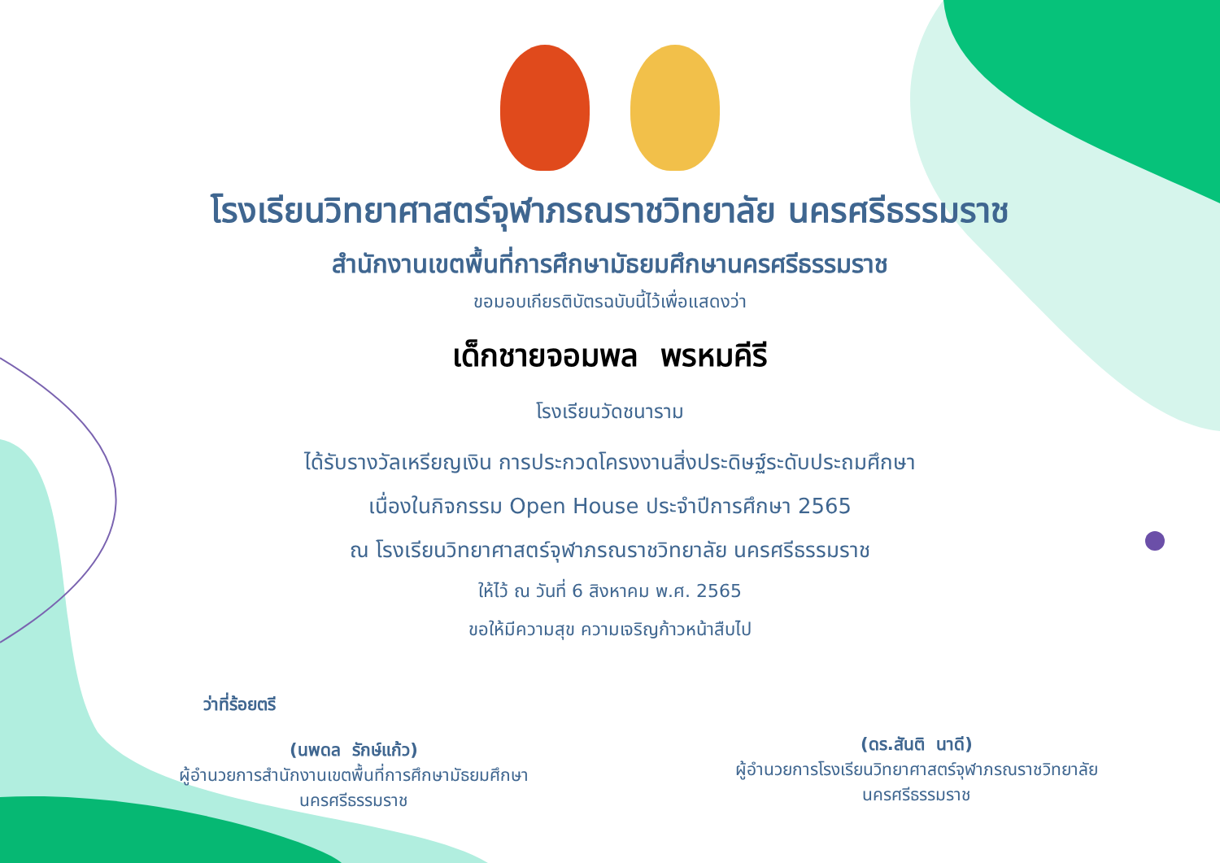โรงเรียนวิทยาศาสตร์จุฬาภรณราชวิทยาลัย นครศรีธรรมราช
สำนักงานเขตพื้นที่การศึกษามัธยมศึกษานครศรีธรรมราช
ขอมอบเกียรติบัตรฉบับนี้ไว้เพื่อแสดงว่า
เด็กชายจอมพล พรหมคีรี
โรงเรียนวัดชนาราม
ได้รับรางวัลเหรียญเงิน การประกวดโครงงานสิ่งประดิษฐ์ระดับประถมศึกษา
เนื่องในกิจกรรม Open House ประจำปีการศึกษา 2565
ณ โรงเรียนวิทยาศาสตร์จุฬาภรณราชวิทยาลัย นครศรีธรรมราช
ให้ไว้ ณ วันที่ 6 สิงหาคม พ.ศ. 2565
ขอให้มีความสุข ความเจริญก้าวหน้าสืบไป
ว่าที่ร้อยตรี
(นพดล รักษ์แก้ว)
ผู้อำนวยการสำนักงานเขตพื้นที่การศึกษามัธยมศึกษา
นครศรีธรรมราช
(ดร.สันติ นาดี)
ผู้อำนวยการโรงเรียนวิทยาศาสตร์จุฬาภรณราชวิทยาลัย
นครศรีธรรมราช